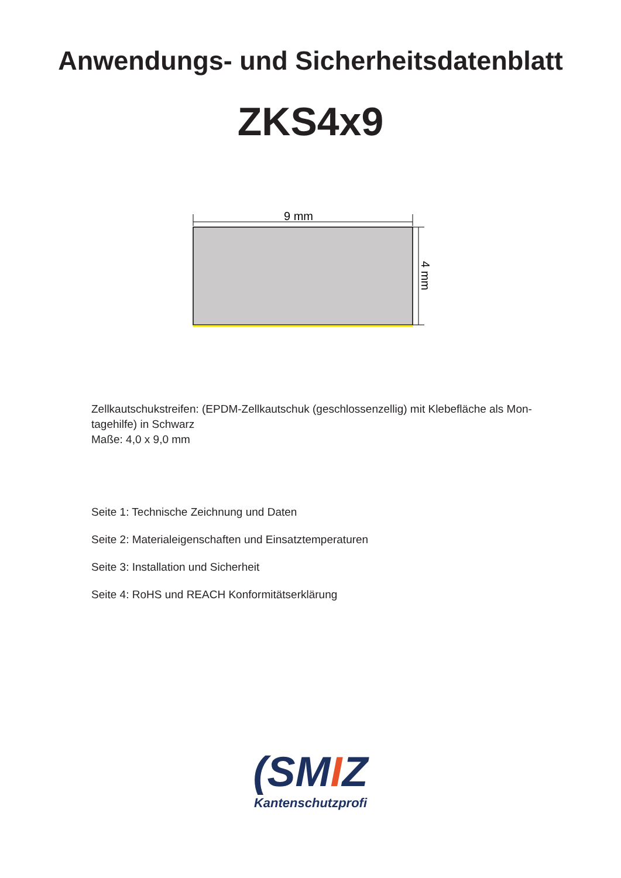Anwendungs- und Sicherheitsdatenblatt
ZKS4x9
9 mm
4 mm
Zellkautschukstreifen: (EPDM-Zellkautschuk (geschlossenzellig) mit Klebefläche als Mon-
tagehilfe) in Schwarz
Maße: 4,0 x 9,0 mm
Seite 1: Technische Zeichnung und Daten
Seite 2: Materialeigenschaften und Einsatztemperaturen
Seite 3: Installation und Sicherheit
Seite 4: RoHS und REACH Konformitätserklärung
(SMIZ
Kantenschutzprofi